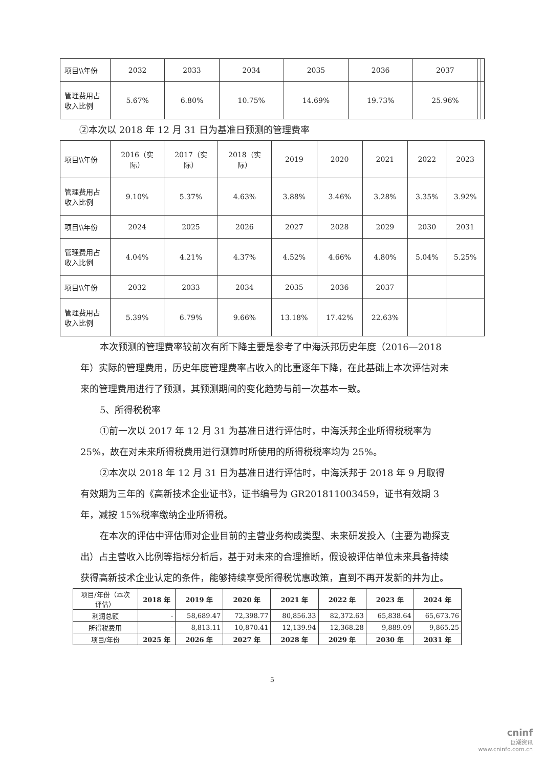| 项目\\年份 | 2032 | 2033 | 2034 | 2035 | 2036 | 2037 | | |
| 管理费用占 收入比例 | 5.67% | 6.80% | 10.75% | 14.69% | 19.73% | 25.96% | | |
②本次以 2018 年 12 月 31 日为基准日预测的管理费率
| 项目\\年份 | 2016（实 际） | 2017（实 际） | 2018（实 际） | 2019 | 2020 | 2021 | 2022 | 2023 |
| 管理费用占 收入比例 | 9.10% | 5.37% | 4.63% | 3.88% | 3.46% | 3.28% | 3.35% | 3.92% |
| 项目\\年份 | 2024 | 2025 | 2026 | 2027 | 2028 | 2029 | 2030 | 2031 |
| 管理费用占 收入比例 | 4.04% | 4.21% | 4.37% | 4.52% | 4.66% | 4.80% | 5.04% | 5.25% |
| 项目\\年份 | 2032 | 2033 | 2034 | 2035 | 2036 | 2037 | | |
| 管理费用占 收入比例 | 5.39% | 6.79% | 9.66% | 13.18% | 17.42% | 22.63% | | |
本次预测的管理费率较前次有所下降主要是参考了中海沃邦历史年度（2016—2018 年）实际的管理费用，历史年度管理费率占收入的比重逐年下降，在此基础上本次评估对未来的管理费用进行了预测，其预测期间的变化趋势与前一次基本一致。
5、所得税税率
①前一次以 2017 年 12 月 31 为基准日进行评估时，中海沃邦企业所得税税率为 25%，故在对未来所得税费用进行测算时所使用的所得税税率均为 25%。
②本次以 2018 年 12 月 31 日为基准日进行评估时，中海沃邦于 2018 年 9 月取得有效期为三年的《高新技术企业证书》，证书编号为 GR201811003459，证书有效期 3 年，减按 15%税率缴纳企业所得税。
在本次的评估中评估师对企业目前的主营业务构成类型、未来研发投入（主要为勘探支出）占主营收入比例等指标分析后，基于对未来的合理推断，假设被评估单位未来具备持续获得高新技术企业认定的条件，能够持续享受所得税优惠政策，直到不再开发新的井为止。
| 项目/年份（本次 评估） | 2018 年 | 2019 年 | 2020 年 | 2021 年 | 2022 年 | 2023 年 | 2024 年 |
| 利润总额 | - | 58,689.47 | 72,398.77 | 80,856.33 | 82,372.63 | 65,838.64 | 65,673.76 |
| 所得税费用 | - | 8,813.11 | 10,870.41 | 12,139.94 | 12,368.28 | 9,889.09 | 9,865.25 |
| 项目/年份 | 2025 年 | 2026 年 | 2027 年 | 2028 年 | 2029 年 | 2030 年 | 2031 年 |
5
cninf
巨潮资讯
www.cninfo.com.cn